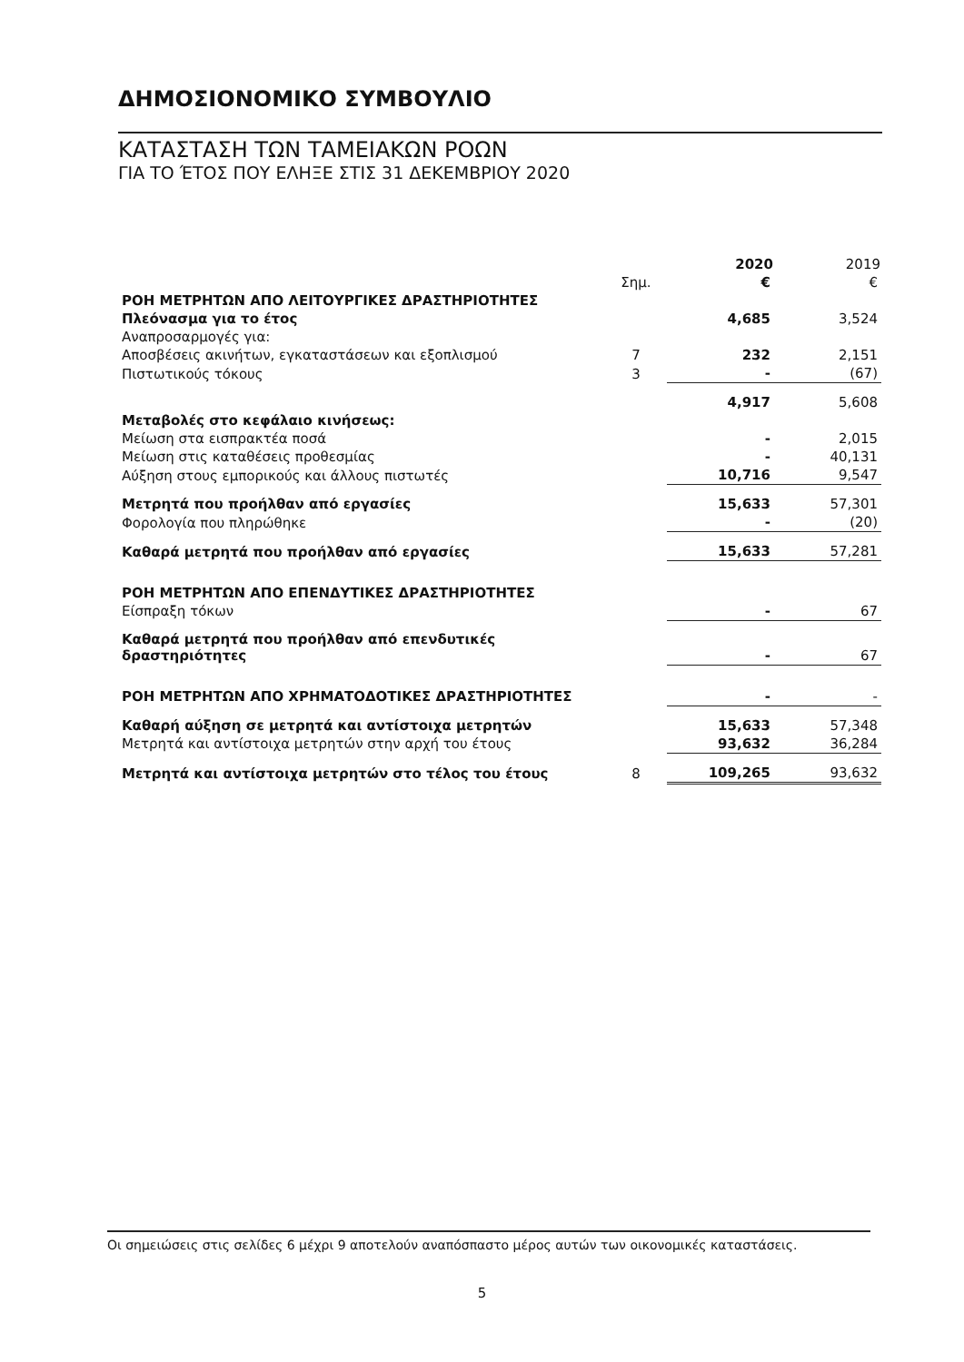ΔΗΜΟΣΙΟΝΟΜΙΚΟ ΣΥΜΒΟΥΛΙΟ
ΚΑΤΑΣΤΑΣΗ ΤΩΝ ΤΑΜΕΙΑΚΩΝ ΡΟΩΝ
ΓΙΑ ΤΟ ΈΤΟΣ ΠΟΥ ΕΛΗΞΕ ΣΤΙΣ 31 ΔΕΚΕΜΒΡΙΟΥ 2020
| | | 2020 | 2019 |
| --- | --- | --- | --- |
| | Σημ. | € | € |
| ΡΟΗ ΜΕΤΡΗΤΩΝ ΑΠΟ ΛΕΙΤΟΥΡΓΙΚΕΣ ΔΡΑΣΤΗΡΙΟΤΗΤΕΣ | | | |
| Πλεόνασμα για το έτος | | 4,685 | 3,524 |
| Αναπροσαρμογές για: | | | |
| Αποσβέσεις ακινήτων, εγκαταστάσεων και εξοπλισμού | 7 | 232 | 2,151 |
| Πιστωτικούς τόκους | 3 | - | (67) |
| | | 4,917 | 5,608 |
| Μεταβολές στο κεφάλαιο κινήσεως: | | | |
| Μείωση στα εισπρακτέα ποσά | | - | 2,015 |
| Μείωση στις καταθέσεις προθεσμίας | | - | 40,131 |
| Αύξηση στους εμπορικούς και άλλους πιστωτές | | 10,716 | 9,547 |
| Μετρητά που προήλθαν από εργασίες | | 15,633 | 57,301 |
| Φορολογία που πληρώθηκε | | - | (20) |
| Καθαρά μετρητά που προήλθαν από εργασίες | | 15,633 | 57,281 |
| ΡΟΗ ΜΕΤΡΗΤΩΝ ΑΠΟ ΕΠΕΝΔΥΤΙΚΕΣ ΔΡΑΣΤΗΡΙΟΤΗΤΕΣ | | | |
| Είσπραξη τόκων | | - | 67 |
| Καθαρά μετρητά που προήλθαν από επενδυτικές δραστηριότητες | | - | 67 |
| ΡΟΗ ΜΕΤΡΗΤΩΝ ΑΠΟ ΧΡΗΜΑΤΟΔΟΤΙΚΕΣ ΔΡΑΣΤΗΡΙΟΤΗΤΕΣ | | - | - |
| Καθαρή αύξηση σε μετρητά και αντίστοιχα μετρητών | | 15,633 | 57,348 |
| Μετρητά και αντίστοιχα μετρητών στην αρχή του έτους | | 93,632 | 36,284 |
| Μετρητά και αντίστοιχα μετρητών στο τέλος του έτους | 8 | 109,265 | 93,632 |
Οι σημειώσεις στις σελίδες 6 μέχρι 9 αποτελούν αναπόσπαστο μέρος αυτών των οικονομικές καταστάσεις.
5